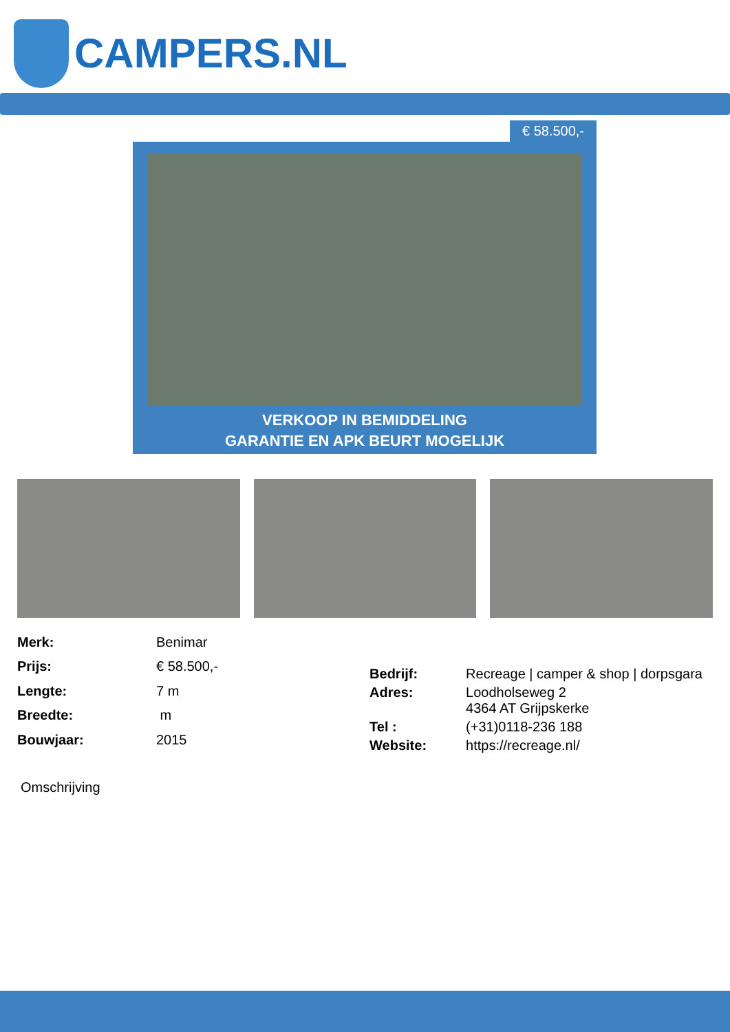CAMPERS.NL
€ 58.500,-
VERKOOP IN BEMIDDELING
GARANTIE EN APK BEURT MOGELIJK
| Merk: | Benimar |
| Prijs: | € 58.500,- |
| Lengte: | 7 m |
| Breedte: | m |
| Bouwjaar: | 2015 |
| Bedrijf: | Recreage / camper & shop / dorpsgara |
| Adres: | Loodholseweg 2 4364 AT Grijpskerke |
| Tel : | (+31)0118-236 188 |
| Website: | https://recreage.nl/ |
Omschrijving